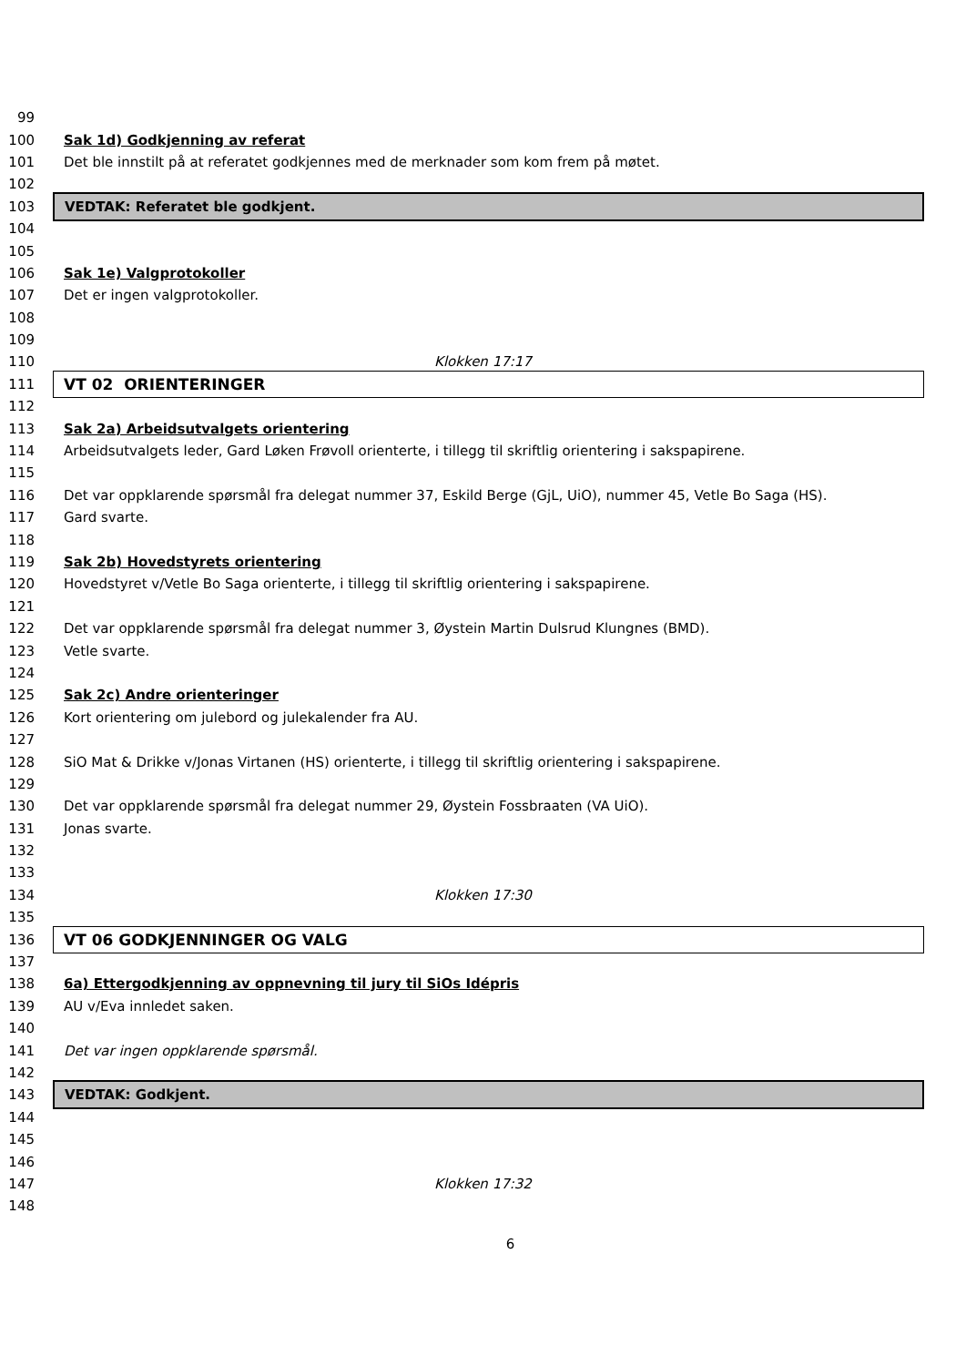99
100 Sak 1d) Godkjenning av referat
101
Det ble innstilt på at referatet godkjennes med de merknader som kom frem på møtet.
102
103
VEDTAK: Referatet ble godkjent.
104
105
106 Sak 1e) Valgprotokoller
107 Det er ingen valgprotokoller.
108
109
110 Klokken 17:17
111
VT 02 ORIENTERINGER
112
113
Sak 2a) Arbeidsutvalgets orientering
114
Arbeidsutvalgets leder, Gard Løken Frøvoll orienterte, i tillegg til skriftlig orientering i sakspapirene.
115
116
Det var oppklarende spørsmål fra delegat nummer 37, Eskild Berge (GjL, UiO), nummer 45, Vetle Bo Saga (HS).
117 Gard svarte.
118
119
Sak 2b) Hovedstyrets orientering
120
Hovedstyret v/Vetle Bo Saga orienterte, i tillegg til skriftlig orientering i sakspapirene.
121
122
Det var oppklarende spørsmål fra delegat nummer 3, Øystein Martin Dulsrud Klungnes (BMD).
123 Vetle svarte.
124
125 Sak 2c) Andre orienteringer
126
Kort orientering om julebord og julekalender fra AU.
127
128
SiO Mat & Drikke v/Jonas Virtanen (HS) orienterte, i tillegg til skriftlig orientering i sakspapirene.
129
130
Det var oppklarende spørsmål fra delegat nummer 29, Øystein Fossbraaten (VA UiO).
131 Jonas svarte.
132
133
134 Klokken 17:30
135
136
VT 06 GODKJENNINGER OG VALG
137
138
6a) Ettergodkjenning av oppnevning til jury til SiOs Idépris
139 AU v/Eva innledet saken.
140
141
Det var ingen oppklarende spørsmål.
142
143
VEDTAK: Godkjent.
144
145
146
147 Klokken 17:32
148
6